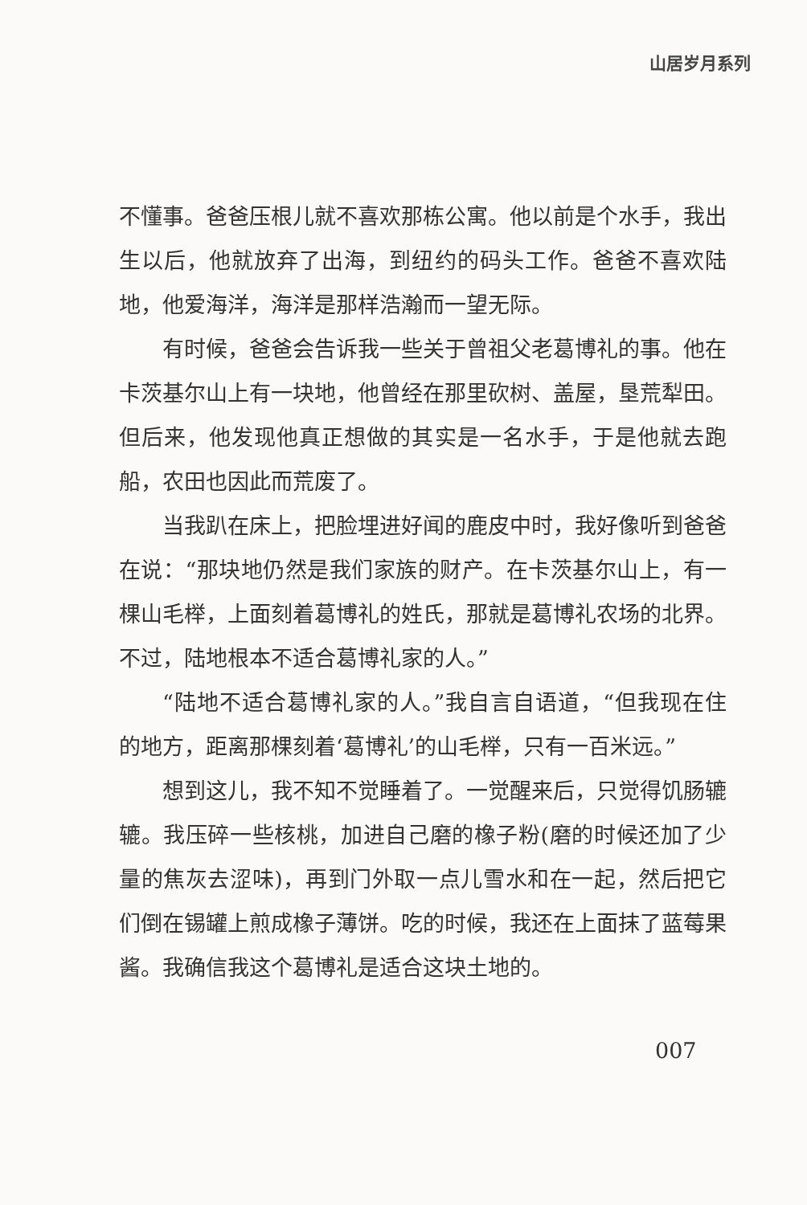山居岁月系列
不懂事。爸爸压根儿就不喜欢那栋公寓。他以前是个水手，我出生以后，他就放弃了出海，到纽约的码头工作。爸爸不喜欢陆地，他爱海洋，海洋是那样浩瀚而一望无际。
有时候，爸爸会告诉我一些关于曾祖父老葛博礼的事。他在卡茨基尔山上有一块地，他曾经在那里砍树、盖屋，垦荒犁田。但后来，他发现他真正想做的其实是一名水手，于是他就去跑船，农田也因此而荒废了。
当我趴在床上，把脸埋进好闻的鹿皮中时，我好像听到爸爸在说：“那块地仍然是我们家族的财产。在卡茨基尔山上，有一棵山毛榉，上面刻着葛博礼的姓氏，那就是葛博礼农场的北界。不过，陆地根本不适合葛博礼家的人。”
“陆地不适合葛博礼家的人。”我自言自语道，“但我现在住的地方，距离那棵刻着‘葛博礼’的山毛榉，只有一百米远。”
想到这儿，我不知不觉睡着了。一觉醒来后，只觉得饥肠辘辘。我压碎一些核桃，加进自己磨的橡子粉(磨的时候还加了少量的焦灰去涩味)，再到门外取一点儿雪水和在一起，然后把它们倒在锡罐上煎成橡子薄饼。吃的时候，我还在上面抹了蓝莓果酱。我确信我这个葛博礼是适合这块土地的。
007